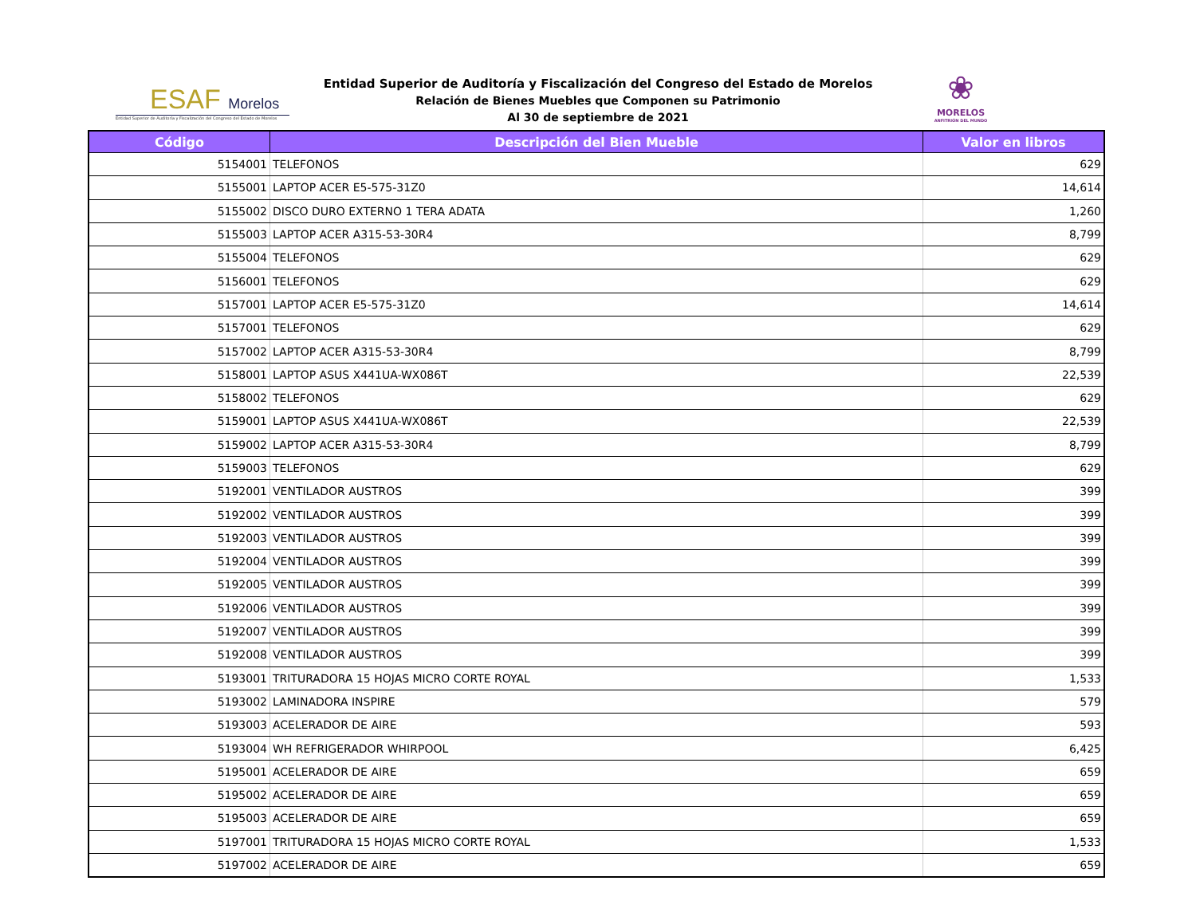ESAF Morelos
Entidad Superior de Auditoría y Fiscalización del Congreso del Estado de Morelos
Entidad Superior de Auditoría y Fiscalización del Congreso del Estado de Morelos
Relación de Bienes Muebles que Componen su Patrimonio
Al 30 de septiembre de 2021
❀
MORELOS
ANFITRIÓN DEL MUNDO
| Código | Descripción del Bien Mueble | Valor en libros |
| --- | --- | --- |
| 5154001 | TELEFONOS | 629 |
| 5155001 | LAPTOP ACER E5-575-31Z0 | 14,614 |
| 5155002 | DISCO DURO EXTERNO 1 TERA ADATA | 1,260 |
| 5155003 | LAPTOP ACER A315-53-30R4 | 8,799 |
| 5155004 | TELEFONOS | 629 |
| 5156001 | TELEFONOS | 629 |
| 5157001 | LAPTOP ACER E5-575-31Z0 | 14,614 |
| 5157001 | TELEFONOS | 629 |
| 5157002 | LAPTOP ACER A315-53-30R4 | 8,799 |
| 5158001 | LAPTOP ASUS X441UA-WX086T | 22,539 |
| 5158002 | TELEFONOS | 629 |
| 5159001 | LAPTOP ASUS X441UA-WX086T | 22,539 |
| 5159002 | LAPTOP ACER A315-53-30R4 | 8,799 |
| 5159003 | TELEFONOS | 629 |
| 5192001 | VENTILADOR AUSTROS | 399 |
| 5192002 | VENTILADOR AUSTROS | 399 |
| 5192003 | VENTILADOR AUSTROS | 399 |
| 5192004 | VENTILADOR AUSTROS | 399 |
| 5192005 | VENTILADOR AUSTROS | 399 |
| 5192006 | VENTILADOR AUSTROS | 399 |
| 5192007 | VENTILADOR AUSTROS | 399 |
| 5192008 | VENTILADOR AUSTROS | 399 |
| 5193001 | TRITURADORA 15 HOJAS MICRO CORTE ROYAL | 1,533 |
| 5193002 | LAMINADORA INSPIRE | 579 |
| 5193003 | ACELERADOR DE AIRE | 593 |
| 5193004 | WH REFRIGERADOR WHIRPOOL | 6,425 |
| 5195001 | ACELERADOR DE AIRE | 659 |
| 5195002 | ACELERADOR DE AIRE | 659 |
| 5195003 | ACELERADOR DE AIRE | 659 |
| 5197001 | TRITURADORA 15 HOJAS MICRO CORTE ROYAL | 1,533 |
| 5197002 | ACELERADOR DE AIRE | 659 |